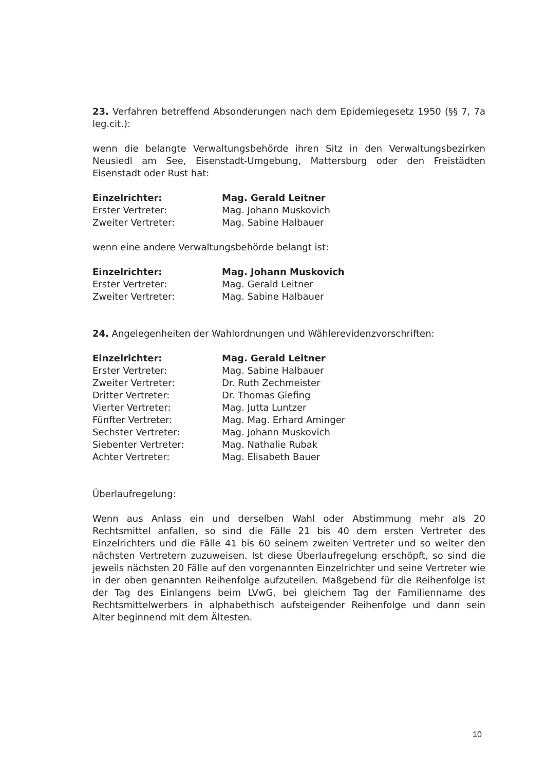23. Verfahren betreffend Absonderungen nach dem Epidemiegesetz 1950 (§§ 7, 7a leg.cit.):
wenn die belangte Verwaltungsbehörde ihren Sitz in den Verwaltungsbezirken Neusiedl am See, Eisenstadt-Umgebung, Mattersburg oder den Freistädten Eisenstadt oder Rust hat:
| Einzelrichter: | Mag. Gerald Leitner |
| Erster Vertreter: | Mag. Johann Muskovich |
| Zweiter Vertreter: | Mag. Sabine Halbauer |
wenn eine andere Verwaltungsbehörde belangt ist:
| Einzelrichter: | Mag. Johann Muskovich |
| Erster Vertreter: | Mag. Gerald Leitner |
| Zweiter Vertreter: | Mag. Sabine Halbauer |
24. Angelegenheiten der Wahlordnungen und Wählerevidenzvorschriften:
| Einzelrichter: | Mag. Gerald Leitner |
| Erster Vertreter: | Mag. Sabine Halbauer |
| Zweiter Vertreter: | Dr. Ruth Zechmeister |
| Dritter Vertreter: | Dr. Thomas Giefing |
| Vierter Vertreter: | Mag. Jutta Luntzer |
| Fünfter Vertreter: | Mag. Mag. Erhard Aminger |
| Sechster Vertreter: | Mag. Johann Muskovich |
| Siebenter Vertreter: | Mag. Nathalie Rubak |
| Achter Vertreter: | Mag. Elisabeth Bauer |
Überlaufregelung:
Wenn aus Anlass ein und derselben Wahl oder Abstimmung mehr als 20 Rechtsmittel anfallen, so sind die Fälle 21 bis 40 dem ersten Vertreter des Einzelrichters und die Fälle 41 bis 60 seinem zweiten Vertreter und so weiter den nächsten Vertretern zuzuweisen. Ist diese Überlaufregelung erschöpft, so sind die jeweils nächsten 20 Fälle auf den vorgenannten Einzelrichter und seine Vertreter wie in der oben genannten Reihenfolge aufzuteilen. Maßgebend für die Reihenfolge ist der Tag des Einlangens beim LVwG, bei gleichem Tag der Familienname des Rechtsmittelwerbers in alphabethisch aufsteigender Reihenfolge und dann sein Alter beginnend mit dem Ältesten.
10